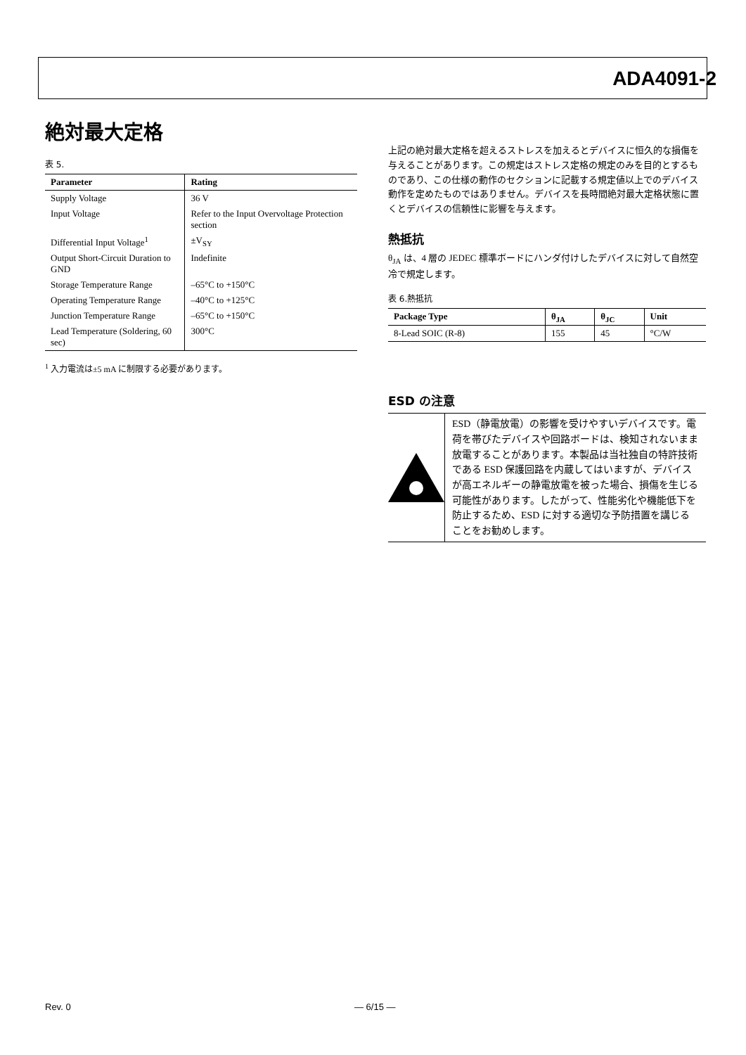ADA4091-2
絶対最大定格
表 5.
| Parameter | Rating |
| --- | --- |
| Supply Voltage | 36 V |
| Input Voltage | Refer to the Input Overvoltage Protection section |
| Differential Input Voltage<sup>1</sup> | ±V<sub>SY</sub> |
| Output Short-Circuit Duration to GND | Indefinite |
| Storage Temperature Range | –65°C to +150°C |
| Operating Temperature Range | –40°C to +125°C |
| Junction Temperature Range | –65°C to +150°C |
| Lead Temperature (Soldering, 60 sec) | 300°C |
<sup>1</sup> 入力電流は±5 mA に制限する必要があります。
上記の絶対最大定格を超えるストレスを加えるとデバイスに恒久的な損傷を与えることがあります。この規定はストレス定格の規定のみを目的とするものであり、この仕様の動作のセクションに記載する規定値以上でのデバイス動作を定めたものではありません。デバイスを長時間絶対最大定格状態に置くとデバイスの信頼性に影響を与えます。
熱抵抗
θ<sub>JA</sub> は、4 層の JEDEC 標準ボードにハンダ付けしたデバイスに対して自然空冷で規定します。
表 6.熱抵抗
| Package Type | θ<sub>JA</sub> | θ<sub>JC</sub> | Unit |
| --- | --- | --- | --- |
| 8-Lead SOIC (R-8) | 155 | 45 | °C/W |
ESD の注意
ESD（静電放電）の影響を受けやすいデバイスです。電荷を帯びたデバイスや回路ボードは、検知されないまま放電することがあります。本製品は当社独自の特許技術である ESD 保護回路を内蔵してはいますが、デバイスが高エネルギーの静電放電を被った場合、損傷を生じる可能性があります。したがって、性能劣化や機能低下を防止するため、ESD に対する適切な予防措置を講じることをお勧めします。
Rev. 0 ― 6/15 ―